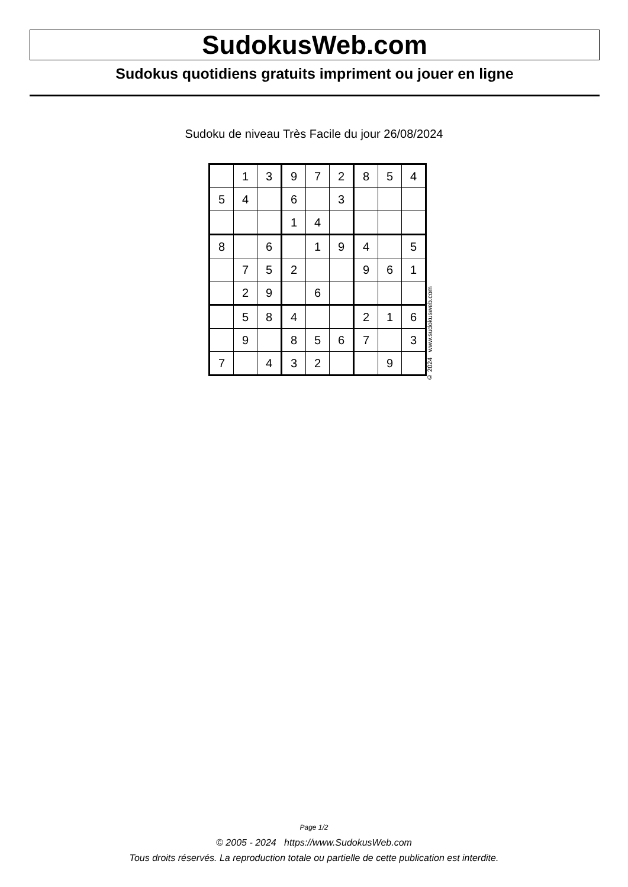SudokusWeb.com
Sudokus quotidiens gratuits impriment ou jouer en ligne
Sudoku de niveau Très Facile du jour 26/08/2024
| | 1 | 3 | 9 | 7 | 2 | 8 | 5 | 4 |
| 5 | 4 | | 6 | | 3 | | | |
| | | | 1 | 4 | | | | |
| 8 | | 6 | | 1 | 9 | 4 | | 5 |
| | 7 | 5 | 2 | | | 9 | 6 | 1 |
| | 2 | 9 | | 6 | | | | |
| | 5 | 8 | 4 | | | 2 | 1 | 6 |
| | 9 | | 8 | 5 | 6 | 7 | | 3 |
| 7 | | 4 | 3 | 2 | | | 9 | |
© 2024 www.sudokusweb.com
Page 1/2
© 2005 - 2024 https://www.SudokusWeb.com
Tous droits réservés. La reproduction totale ou partielle de cette publication est interdite.